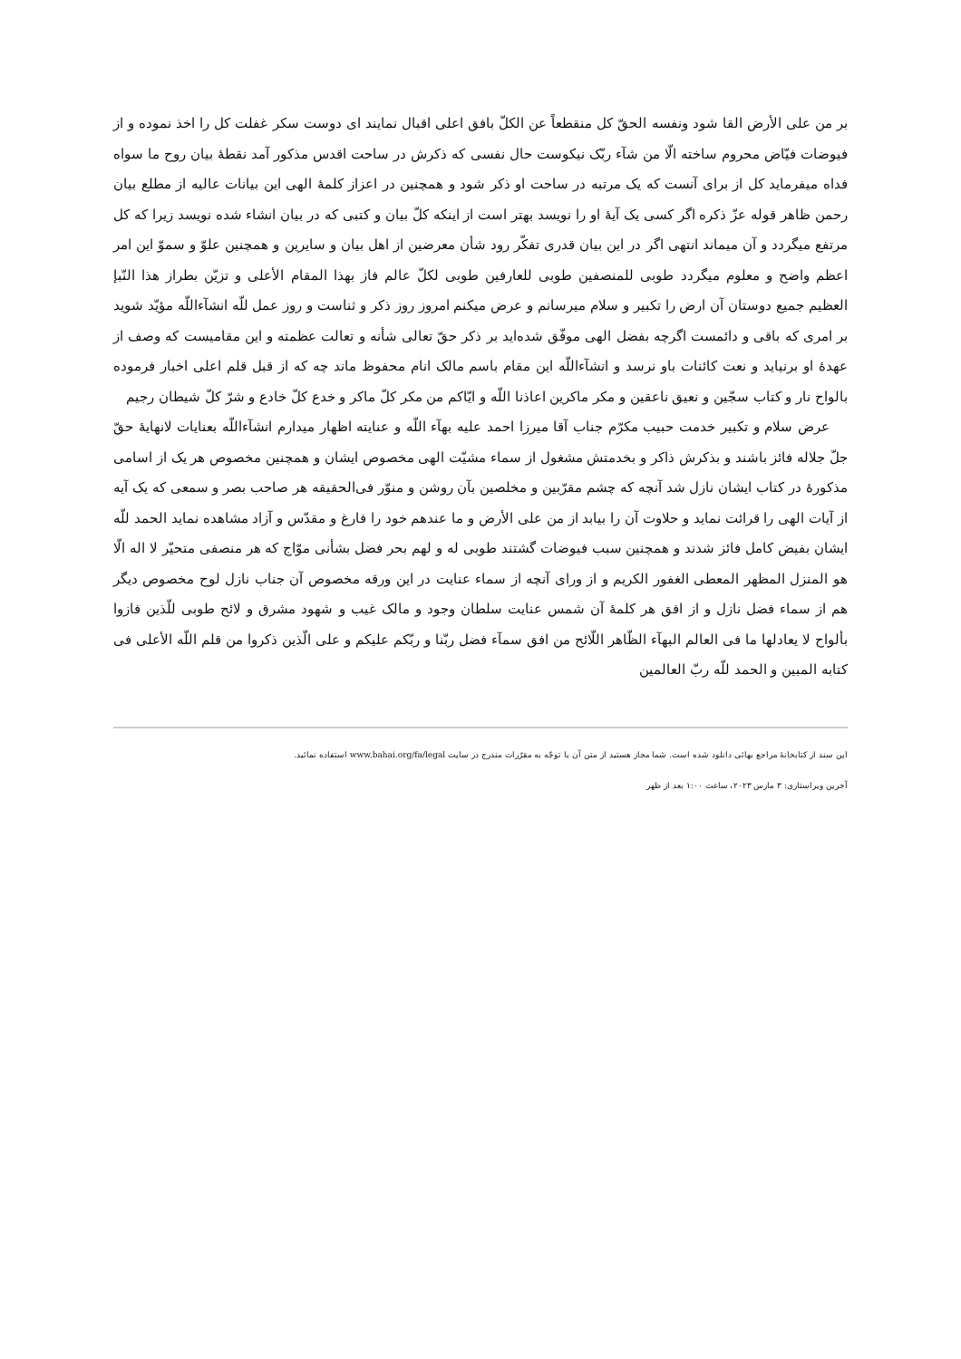بر من علی الأرض القا شود ونفسه الحقّ کل منقطعاً عن الکلّ بافق اعلی اقبال نمایند ای دوست سکر غفلت کل را اخذ نموده و از فیوضات فیّاض محروم ساخته الّا من شآء ربّک نیکوست حال نفسی که ذکرش در ساحت اقدس مذکور آمد نقطهٔ بیان روح ما سواه فداه میفرماید کل از برای آنست که یک مرتبه در ساحت او ذکر شود و همچنین در اعزاز کلمهٔ الهی این بیانات عالیه از مطلع بیان رحمن ظاهر قوله عزّ ذکره اگر کسی یک آیهٔ او را نویسد بهتر است از اینکه کلّ بیان و کتبی که در بیان انشاء شده نویسد زیرا که کل مرتفع میگردد و آن میماند انتهی اگر در این بیان قدری تفکّر رود شأن معرضین از اهل بیان و سایرین و همچنین علوّ و سموّ این امر اعظم واضح و معلوم میگردد طوبی للمنصفین طوبی للعارفین طوبی لکلّ عالم فاز بهذا المقام الأعلی و تزیّن بطراز هذا النّبإ العظیم جمیع دوستان آن ارض را تکبیر و سلام میرسانم و عرض میکنم امروز روز ذکر و ثناست و روز عمل للّه انشآءاللّه مؤیّد شوید بر امری که باقی و دائمست اگرچه بفضل الهی موفّق شده‌اید بر ذکر حقّ تعالی شأنه و تعالت عظمته و این مقامیست که وصف از عهدهٔ او برنیاید و نعت کائنات باو نرسد و انشآءاللّه این مقام باسم مالک انام محفوظ ماند چه که از قبل قلم اعلی اخبار فرموده بالواح نار و کتاب سجّین و نعیق ناعقین و مکر ماکرین اعاذنا اللّه و ایّاکم من مکر کلّ ماکر و خدع کلّ خادع و شرّ کلّ شیطان رجیم
عرض سلام و تکبیر خدمت حبیب مکرّم جناب آقا میرزا احمد علیه بهآء اللّه و عنایته اظهار میدارم انشآءاللّه بعنایات لانهایهٔ حقّ جلّ جلاله فائز باشند و بذکرش ذاکر و بخدمتش مشغول از سماء مشیّت الهی مخصوص ایشان و همچنین مخصوص هر یک از اسامی مذکورهٔ در کتاب ایشان نازل شد آنچه که چشم مقرّبین و مخلصین بآن روشن و منوّر فی‌الحقیقه هر صاحب بصر و سمعی که یک آیه از آیات الهی را قرائت نماید و حلاوت آن را بیابد از من علی الأرض و ما عندهم خود را فارغ و مقدّس و آزاد مشاهده نماید الحمد للّه ایشان بفیض کامل فائز شدند و همچنین سبب فیوضات گشتند طوبی له و لهم بحر فضل بشأنی موّاج که هر منصفی متحیّر لا اله الّا هو المنزل المظهر المعطی الغفور الکریم و از ورای آنچه از سماء عنایت در این ورقه مخصوص آن جناب نازل لوح مخصوص دیگر هم از سماء فضل نازل و از افق هر کلمهٔ آن شمس عنایت سلطان وجود و مالک غیب و شهود مشرق و لائح طوبی للّذین فازوا بألواح لا یعادلها ما فی العالم البهآء الظّاهر اللّائح من افق سمآء فضل ربّنا و ربّکم علیکم و علی الّذین ذکروا من قلم اللّه الأعلی فی کتابه المبین و الحمد للّه ربّ العالمین
این سند از کتابخانهٔ مراجع بهائی دانلود شده است. شما مجاز هستید از متن آن با توجّه به مقرّرات مندرج در سایت www.bahai.org/fa/legal استفاده نمائید.
آخرین ویراستاری: ۳ مارس ۲۰۲۳، ساعت ۱:۰۰ بعد از ظهر